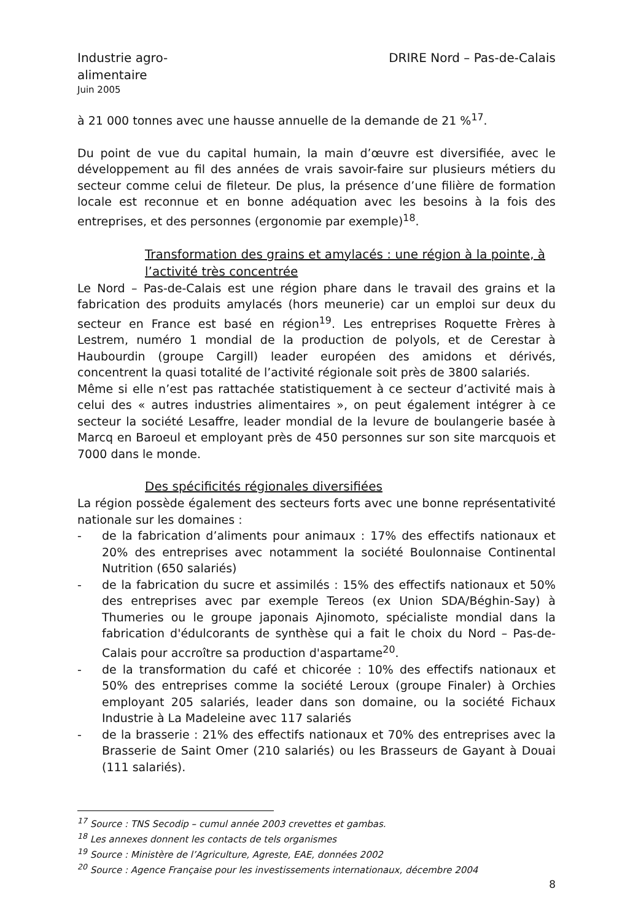Industrie agro-alimentaire
DRIRE Nord – Pas-de-Calais
Juin 2005
à 21 000 tonnes avec une hausse annuelle de la demande de 21 %<sup>17</sup>.
Du point de vue du capital humain, la main d’œuvre est diversifiée, avec le développement au fil des années de vrais savoir-faire sur plusieurs métiers du secteur comme celui de fileteur. De plus, la présence d’une filière de formation locale est reconnue et en bonne adéquation avec les besoins à la fois des entreprises, et des personnes (ergonomie par exemple)<sup>18</sup>.
Transformation des grains et amylacés : une région à la pointe, à l’activité très concentrée
Le Nord – Pas-de-Calais est une région phare dans le travail des grains et la fabrication des produits amylacés (hors meunerie) car un emploi sur deux du secteur en France est basé en région<sup>19</sup>. Les entreprises Roquette Frères à Lestrem, numéro 1 mondial de la production de polyols, et de Cerestar à Haubourdin (groupe Cargill) leader européen des amidons et dérivés, concentrent la quasi totalité de l’activité régionale soit près de 3800 salariés.
Même si elle n’est pas rattachée statistiquement à ce secteur d’activité mais à celui des « autres industries alimentaires », on peut également intégrer à ce secteur la société Lesaffre, leader mondial de la levure de boulangerie basée à Marcq en Baroeul et employant près de 450 personnes sur son site marcquois et 7000 dans le monde.
Des spécificités régionales diversifiées
La région possède également des secteurs forts avec une bonne représentativité nationale sur les domaines :
- de la fabrication d’aliments pour animaux : 17% des effectifs nationaux et 20% des entreprises avec notamment la société Boulonnaise Continental Nutrition (650 salariés)
- de la fabrication du sucre et assimilés : 15% des effectifs nationaux et 50% des entreprises avec par exemple Tereos (ex Union SDA/Béghin-Say) à Thumeries ou le groupe japonais Ajinomoto, spécialiste mondial dans la fabrication d'édulcorants de synthèse qui a fait le choix du Nord – Pas-de-Calais pour accroître sa production d'aspartame<sup>20</sup>.
- de la transformation du café et chicorée : 10% des effectifs nationaux et 50% des entreprises comme la société Leroux (groupe Finaler) à Orchies employant 205 salariés, leader dans son domaine, ou la société Fichaux Industrie à La Madeleine avec 117 salariés
- de la brasserie : 21% des effectifs nationaux et 70% des entreprises avec la Brasserie de Saint Omer (210 salariés) ou les Brasseurs de Gayant à Douai (111 salariés).
<sup>17</sup> Source : TNS Secodip – cumul année 2003 crevettes et gambas.
<sup>18</sup> Les annexes donnent les contacts de tels organismes
<sup>19</sup> Source : Ministère de l’Agriculture, Agreste, EAE, données 2002
<sup>20</sup> Source : Agence Française pour les investissements internationaux, décembre 2004
8